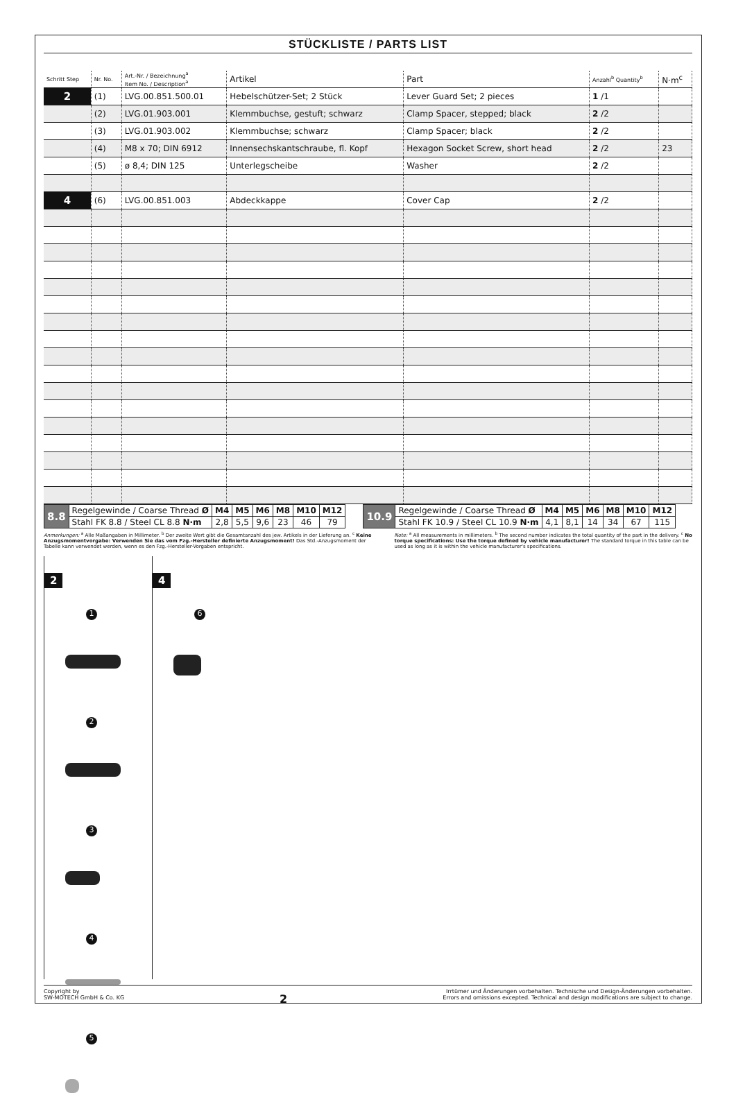STÜCKLISTE / PARTS LIST
| Schritt Step | Nr. No. | Art.-Nr. / Bezeichnung<sup>a</sup> Item No. / Description<sup>a</sup> | Artikel | Part | Anzahl<sup>b</sup> Quantity<sup>b</sup> | N·m<sup>c</sup> |
| --- | --- | --- | --- | --- | --- | --- |
| 2 | (1) | LVG.00.851.500.01 | Hebelschützer-Set; 2 Stück | Lever Guard Set; 2 pieces | 1 /1 | |
| | (2) | LVG.01.903.001 | Klemmbuchse, gestuft; schwarz | Clamp Spacer, stepped; black | 2 /2 | |
| | (3) | LVG.01.903.002 | Klemmbuchse; schwarz | Clamp Spacer; black | 2 /2 | |
| | (4) | M8 x 70; DIN 6912 | Innensechskantschraube, fl. Kopf | Hexagon Socket Screw, short head | 2 /2 | 23 |
| | (5) | ø 8,4; DIN 125 | Unterlegscheibe | Washer | 2 /2 | |
| 4 | (6) | LVG.00.851.003 | Abdeckkappe | Cover Cap | 2 /2 | |
| 8.8 | Regelgewinde / Coarse Thread Ø | M4 | M5 | M6 | M8 | M10 | M12 |
| | Stahl FK 8.8 / Steel CL 8.8 N·m | 2,8 | 5,5 | 9,6 | 23 | 46 | 79 |
| 10.9 | Regelgewinde / Coarse Thread Ø | M4 | M5 | M6 | M8 | M10 | M12 |
| | Stahl FK 10.9 / Steel CL 10.9 N·m | 4,1 | 8,1 | 14 | 34 | 67 | 115 |
Anmerkungen: <sup>a</sup> Alle Maßangaben in Millimeter. <sup>b</sup> Der zweite Wert gibt die Gesamtanzahl des jew. Artikels in der Lieferung an. <sup>c</sup> Keine Anzugsmomentvorgabe: Verwenden Sie das vom Fzg.-Hersteller definierte Anzugsmoment! Das Std.-Anzugsmoment der Tabelle kann verwendet werden, wenn es den Fzg.-Hersteller-Vorgaben entspricht.
Note: <sup>a</sup> All measurements in millimeters. <sup>b</sup> The second number indicates the total quantity of the part in the delivery. <sup>c</sup> No torque specifications: Use the torque defined by vehicle manufacturer! The standard torque in this table can be used as long as it is within the vehicle manufacturer's specifications.
2
1 2 3 4 5
4
6
Copyright by
SW-MOTECH GmbH & Co. KG
2
Irrtümer und Änderungen vorbehalten. Technische und Design-Änderungen vorbehalten.
Errors and omissions excepted. Technical and design modifications are subject to change.